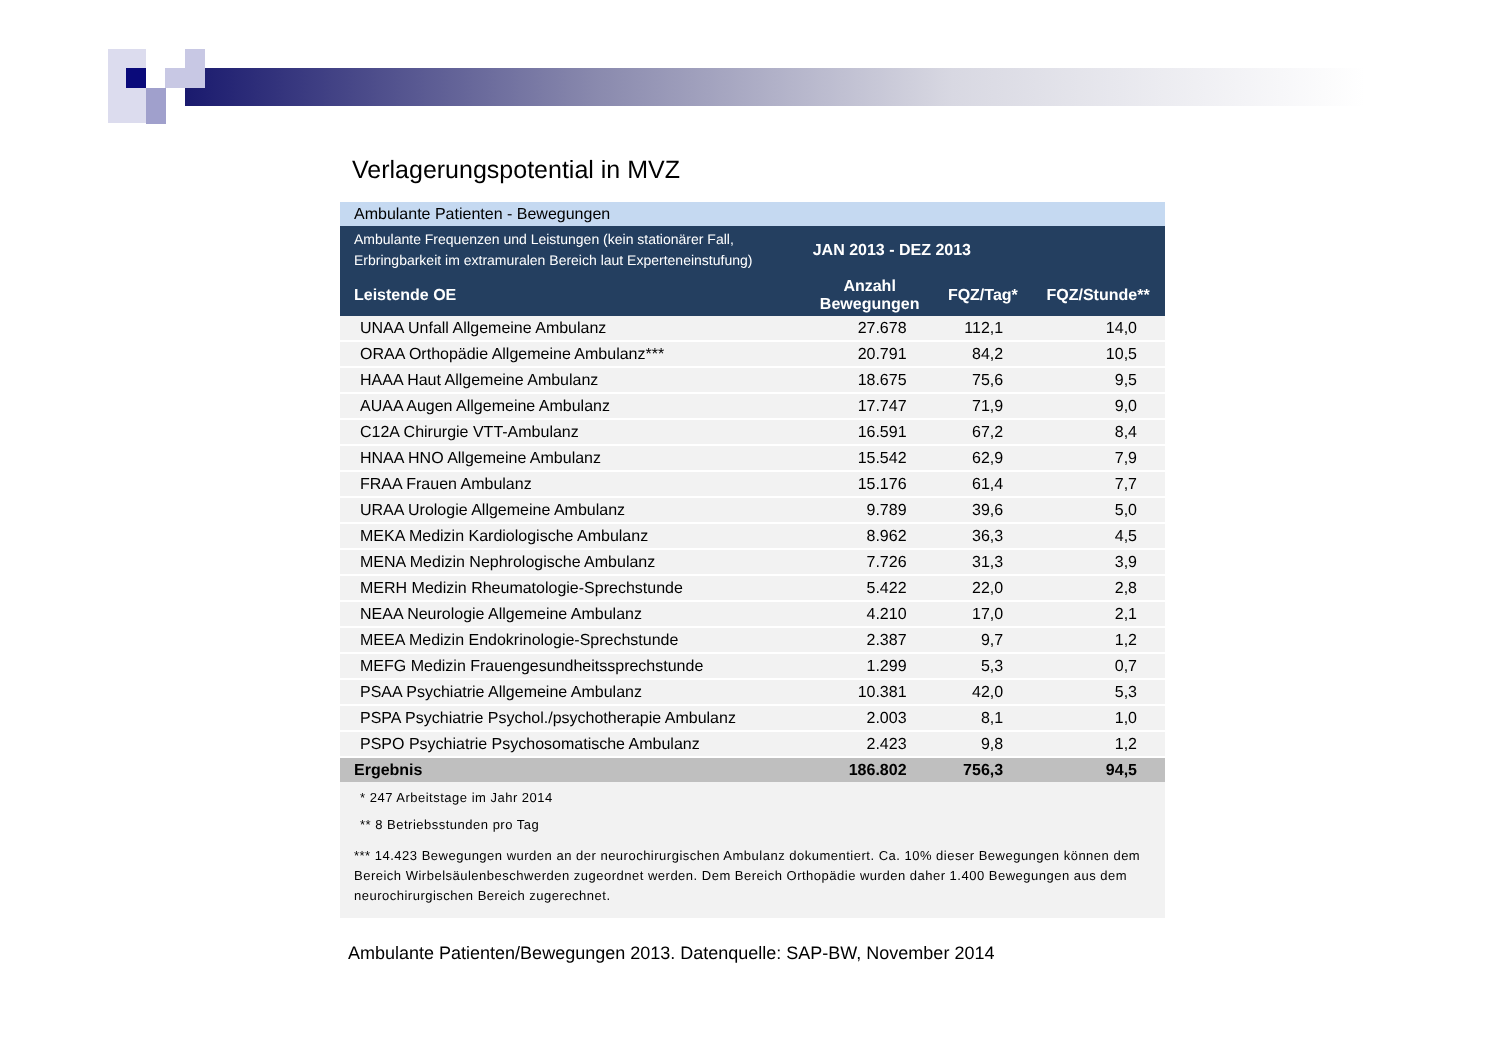Verlagerungspotential in MVZ
| Ambulante Patienten - Bewegungen | | | |
| Ambulante Frequenzen und Leistungen (kein stationärer Fall, Erbringbarkeit im extramuralen Bereich laut Experteneinstufung) | JAN 2013 - DEZ 2013 | | |
| Leistende OE | Anzahl Bewegungen | FQZ/Tag* | FQZ/Stunde** |
| UNAA Unfall Allgemeine Ambulanz | 27.678 | 112,1 | 14,0 |
| ORAA Orthopädie Allgemeine Ambulanz*** | 20.791 | 84,2 | 10,5 |
| HAAA Haut Allgemeine Ambulanz | 18.675 | 75,6 | 9,5 |
| AUAA Augen Allgemeine Ambulanz | 17.747 | 71,9 | 9,0 |
| C12A Chirurgie VTT-Ambulanz | 16.591 | 67,2 | 8,4 |
| HNAA HNO Allgemeine Ambulanz | 15.542 | 62,9 | 7,9 |
| FRAA Frauen Ambulanz | 15.176 | 61,4 | 7,7 |
| URAA Urologie Allgemeine Ambulanz | 9.789 | 39,6 | 5,0 |
| MEKA Medizin Kardiologische Ambulanz | 8.962 | 36,3 | 4,5 |
| MENA Medizin Nephrologische Ambulanz | 7.726 | 31,3 | 3,9 |
| MERH Medizin Rheumatologie-Sprechstunde | 5.422 | 22,0 | 2,8 |
| NEAA Neurologie Allgemeine Ambulanz | 4.210 | 17,0 | 2,1 |
| MEEA Medizin Endokrinologie-Sprechstunde | 2.387 | 9,7 | 1,2 |
| MEFG Medizin Frauengesundheitssprechstunde | 1.299 | 5,3 | 0,7 |
| PSAA Psychiatrie Allgemeine Ambulanz | 10.381 | 42,0 | 5,3 |
| PSPA Psychiatrie Psychol./psychotherapie Ambulanz | 2.003 | 8,1 | 1,0 |
| PSPO Psychiatrie Psychosomatische Ambulanz | 2.423 | 9,8 | 1,2 |
| Ergebnis | 186.802 | 756,3 | 94,5 |
| * 247 Arbeitstage im Jahr 2014 | | | |
| ** 8 Betriebsstunden pro Tag | | | |
| *** 14.423 Bewegungen wurden an der neurochirurgischen Ambulanz dokumentiert. Ca. 10% dieser Bewegungen können dem Bereich Wirbelsäulenbeschwerden zugeordnet werden. Dem Bereich Orthopädie wurden daher 1.400 Bewegungen aus dem neurochirurgischen Bereich zugerechnet. | | | |
Ambulante Patienten/Bewegungen 2013. Datenquelle: SAP-BW, November 2014